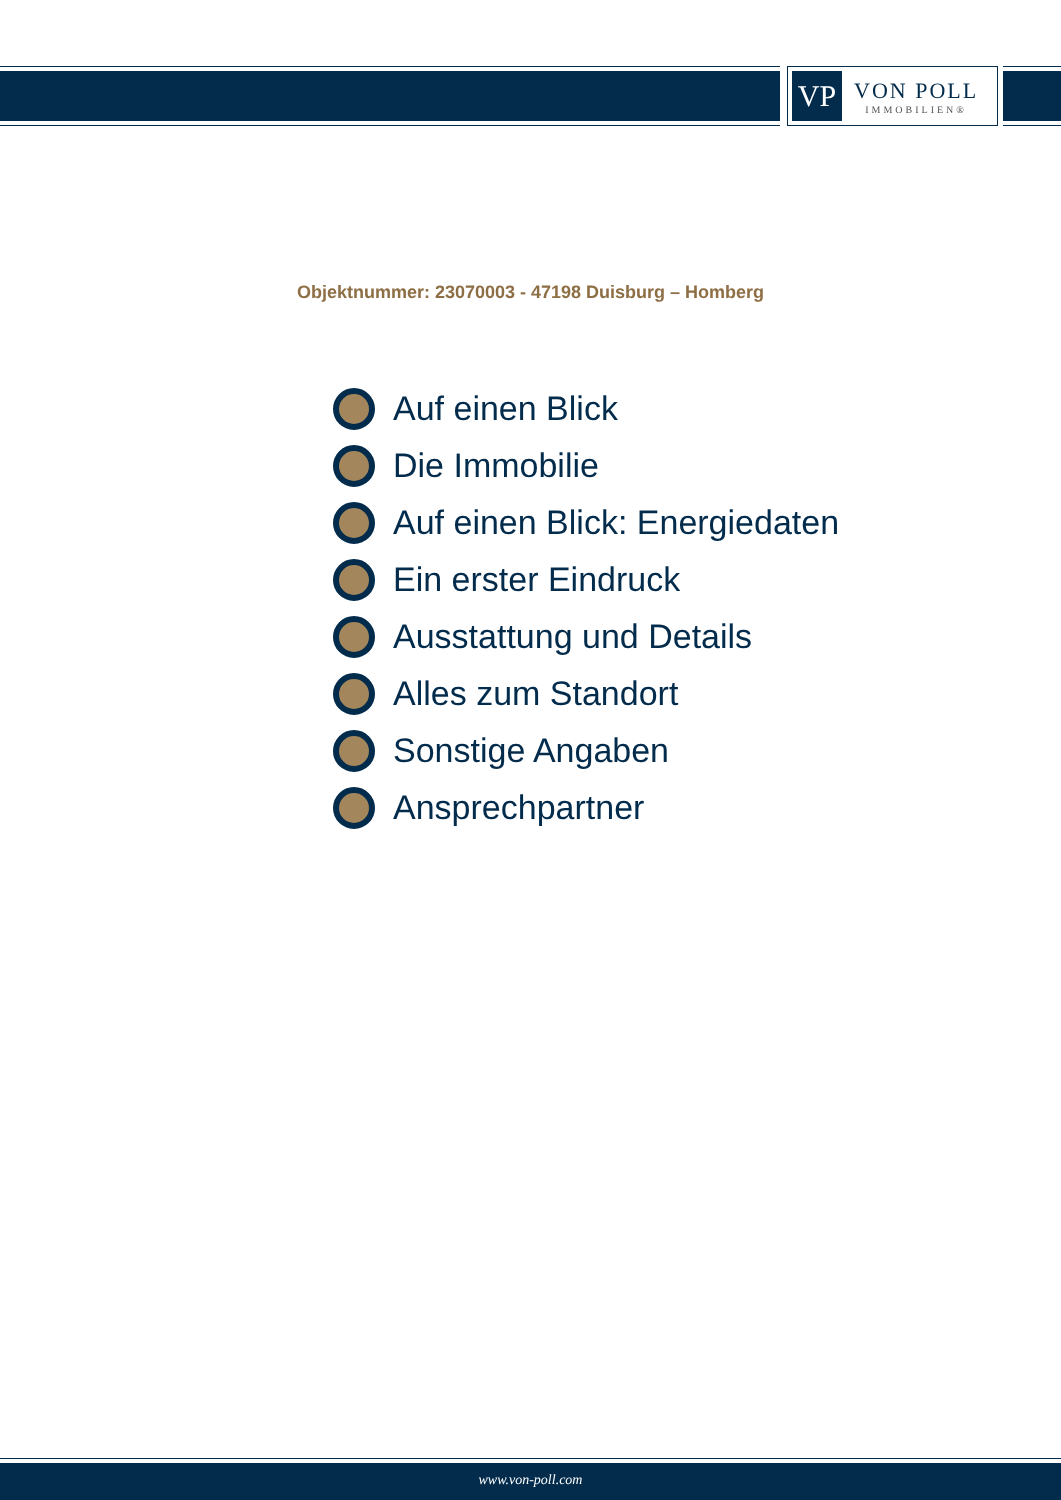VP
VON POLL
IMMOBILIEN®
Objektnummer: 23070003 - 47198 Duisburg – Homberg
Auf einen Blick
Die Immobilie
Auf einen Blick: Energiedaten
Ein erster Eindruck
Ausstattung und Details
Alles zum Standort
Sonstige Angaben
Ansprechpartner
www.von-poll.com